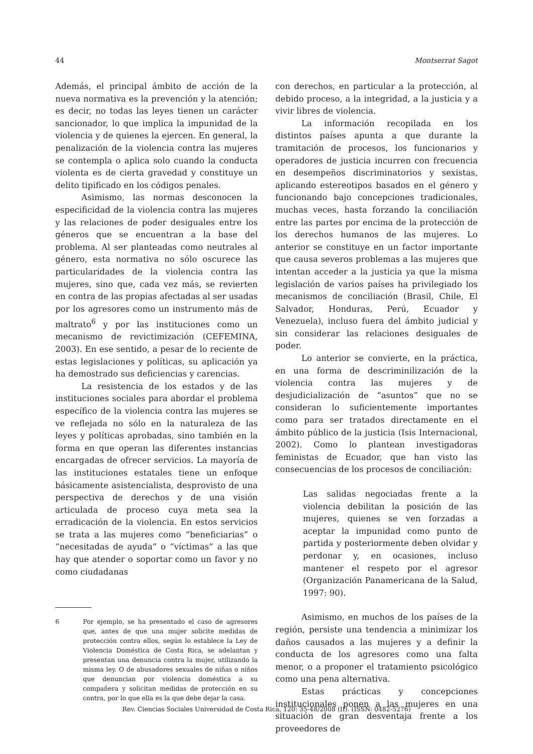44 Montserrat Sagot
Además, el principal ámbito de acción de la nueva normativa es la prevención y la atención; es decir, no todas las leyes tienen un carácter sancionador, lo que implica la impunidad de la violencia y de quienes la ejercen. En general, la penalización de la violencia contra las mujeres se contempla o aplica solo cuando la conducta violenta es de cierta gravedad y constituye un delito tipificado en los códigos penales.
Asimismo, las normas desconocen la especificidad de la violencia contra las mujeres y las relaciones de poder desiguales entre los géneros que se encuentran a la base del problema. Al ser planteadas como neutrales al género, esta normativa no sólo oscurece las particularidades de la violencia contra las mujeres, sino que, cada vez más, se revierten en contra de las propias afectadas al ser usadas por los agresores como un instrumento más de maltrato<sup>6</sup> y por las instituciones como un mecanismo de revictimización (CEFEMINA, 2003). En ese sentido, a pesar de lo reciente de estas legislaciones y políticas, su aplicación ya ha demostrado sus deficiencias y carencias.
La resistencia de los estados y de las instituciones sociales para abordar el problema específico de la violencia contra las mujeres se ve reflejada no sólo en la naturaleza de las leyes y políticas aprobadas, sino también en la forma en que operan las diferentes instancias encargadas de ofrecer servicios. La mayoría de las instituciones estatales tiene un enfoque básicamente asistencialista, desprovisto de una perspectiva de derechos y de una visión articulada de proceso cuya meta sea la erradicación de la violencia. En estos servicios se trata a las mujeres como “beneficiarias” o “necesitadas de ayuda” o “víctimas” a las que hay que atender o soportar como un favor y no como ciudadanas
6 Por ejemplo, se ha presentado el caso de agresores que, antes de que una mujer solicite medidas de protección contra ellos, según lo establece la Ley de Violencia Doméstica de Costa Rica, se adelantan y presentan una denuncia contra la mujer, utilizando la misma ley. O de abusadores sexuales de niñas o niños que denuncian por violencia doméstica a su compañera y solicitan medidas de protección en su contra, por lo que ella es la que debe dejar la casa.
con derechos, en particular a la protección, al debido proceso, a la integridad, a la justicia y a vivir libres de violencia.
La información recopilada en los distintos países apunta a que durante la tramitación de procesos, los funcionarios y operadores de justicia incurren con frecuencia en desempeños discriminatorios y sexistas, aplicando estereotipos basados en el género y funcionando bajo concepciones tradicionales, muchas veces, hasta forzando la conciliación entre las partes por encima de la protección de los derechos humanos de las mujeres. Lo anterior se constituye en un factor importante que causa severos problemas a las mujeres que intentan acceder a la justicia ya que la misma legislación de varios países ha privilegiado los mecanismos de conciliación (Brasil, Chile, El Salvador, Honduras, Perú, Ecuador y Venezuela), incluso fuera del ámbito judicial y sin considerar las relaciones desiguales de poder.
Lo anterior se convierte, en la práctica, en una forma de descriminilización de la violencia contra las mujeres y de desjudicialización de “asuntos” que no se consideran lo suficientemente importantes como para ser tratados directamente en el ámbito público de la justicia (Isis Internacional, 2002). Como lo plantean investigadoras feministas de Ecuador, que han visto las consecuencias de los procesos de conciliación:
Las salidas negociadas frente a la violencia debilitan la posición de las mujeres, quienes se ven forzadas a aceptar la impunidad como punto de partida y posteriormente deben olvidar y perdonar y, en ocasiones, incluso mantener el respeto por el agresor (Organización Panamericana de la Salud, 1997: 90).
Asimismo, en muchos de los países de la región, persiste una tendencia a minimizar los daños causados a las mujeres y a definir la conducta de los agresores como una falta menor, o a proponer el tratamiento psicológico como una pena alternativa.
Estas prácticas y concepciones institucionales ponen a las mujeres en una situación de gran desventaja frente a los proveedores de
Rev. Ciencias Sociales Universidad de Costa Rica, 120: 35-48/2008 (II). (ISSN: 0482-5276)